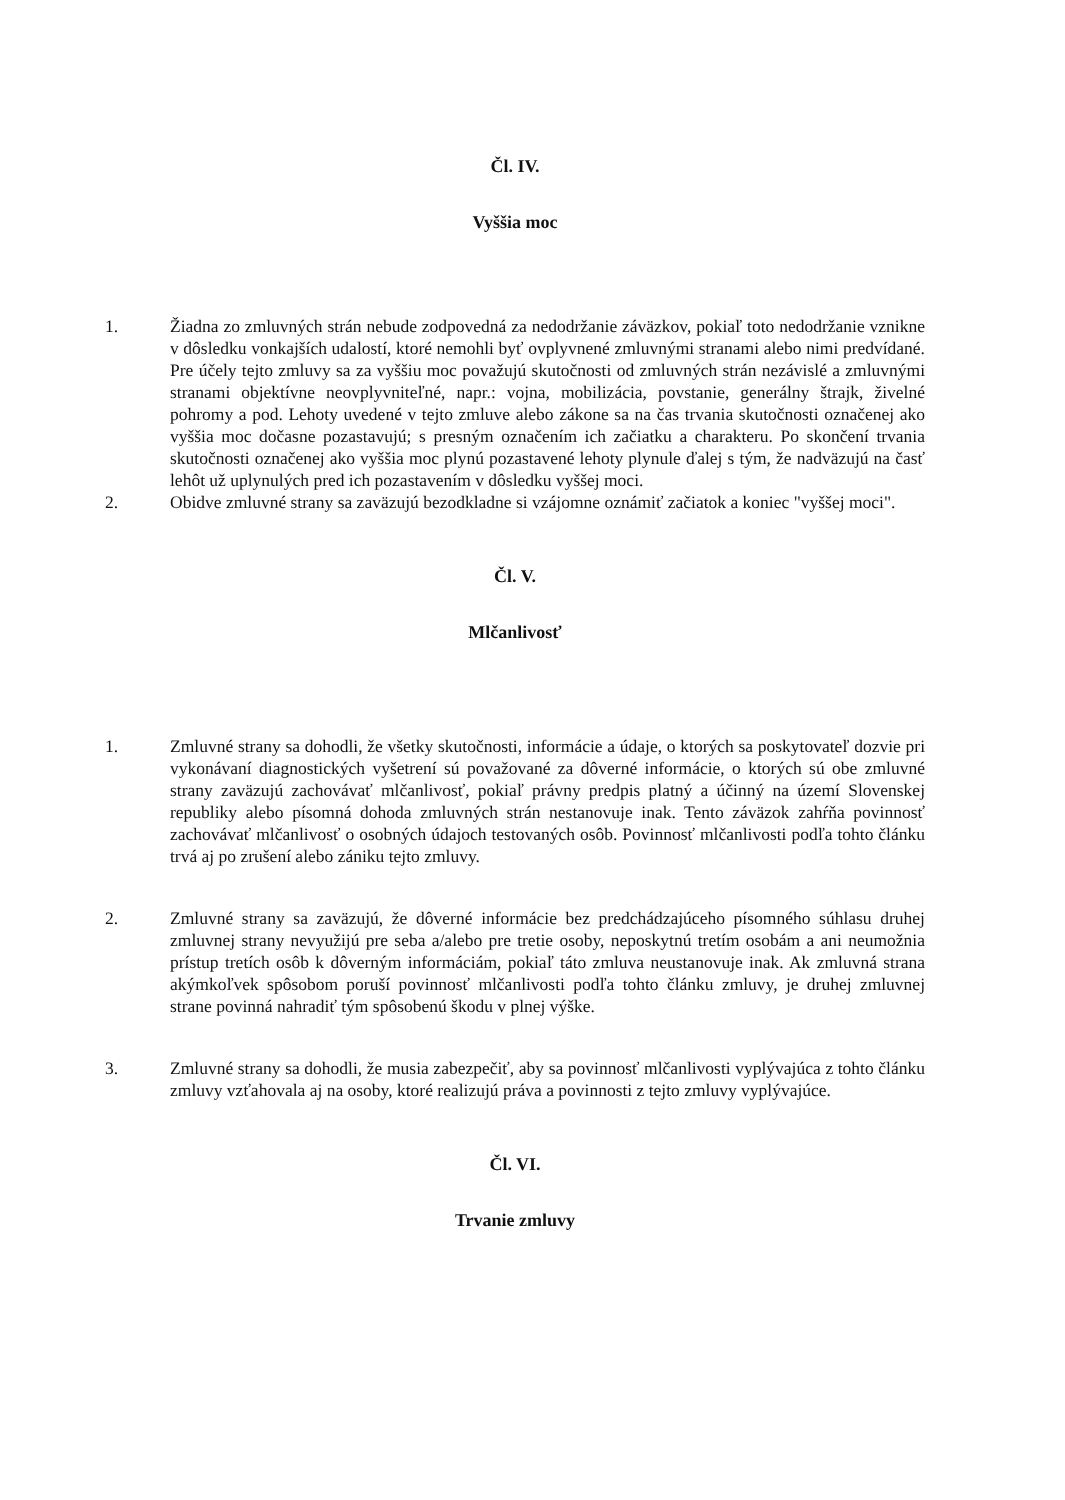Čl. IV.
Vyššia moc
1. Žiadna zo zmluvných strán nebude zodpovedná za nedodržanie záväzkov, pokiaľ toto nedodržanie vznikne v dôsledku vonkajších udalostí, ktoré nemohli byť ovplyvnené zmluvnými stranami alebo nimi predvídané. Pre účely tejto zmluvy sa za vyššiu moc považujú skutočnosti od zmluvných strán nezávislé a zmluvnými stranami objektívne neovplyvniteľné, napr.: vojna, mobilizácia, povstanie, generálny štrajk, živelné pohromy a pod. Lehoty uvedené v tejto zmluve alebo zákone sa na čas trvania skutočnosti označenej ako vyššia moc dočasne pozastavujú; s presným označením ich začiatku a charakteru. Po skončení trvania skutočnosti označenej ako vyššia moc plynú pozastavené lehoty plynule ďalej s tým, že nadväzujú na časť lehôt už uplynulých pred ich pozastavením v dôsledku vyššej moci.
2. Obidve zmluvné strany sa zaväzujú bezodkladne si vzájomne oznámiť začiatok a koniec "vyššej moci".
Čl. V.
Mlčanlivosť
1. Zmluvné strany sa dohodli, že všetky skutočnosti, informácie a údaje, o ktorých sa poskytovateľ dozvie pri vykonávaní diagnostických vyšetrení sú považované za dôverné informácie, o ktorých sú obe zmluvné strany zaväzujú zachovávať mlčanlivosť, pokiaľ právny predpis platný a účinný na území Slovenskej republiky alebo písomná dohoda zmluvných strán nestanovuje inak. Tento záväzok zahŕňa povinnosť zachovávať mlčanlivosť o osobných údajoch testovaných osôb. Povinnosť mlčanlivosti podľa tohto článku trvá aj po zrušení alebo zániku tejto zmluvy.
2. Zmluvné strany sa zaväzujú, že dôverné informácie bez predchádzajúceho písomného súhlasu druhej zmluvnej strany nevyužijú pre seba a/alebo pre tretie osoby, neposkytnú tretím osobám a ani neumožnia prístup tretích osôb k dôverným informáciám, pokiaľ táto zmluva neustanovuje inak. Ak zmluvná strana akýmkoľvek spôsobom poruší povinnosť mlčanlivosti podľa tohto článku zmluvy, je druhej zmluvnej strane povinná nahradiť tým spôsobenú škodu v plnej výške.
3. Zmluvné strany sa dohodli, že musia zabezpečiť, aby sa povinnosť mlčanlivosti vyplývajúca z tohto článku zmluvy vzťahovala aj na osoby, ktoré realizujú práva a povinnosti z tejto zmluvy vyplývajúce.
Čl. VI.
Trvanie zmluvy